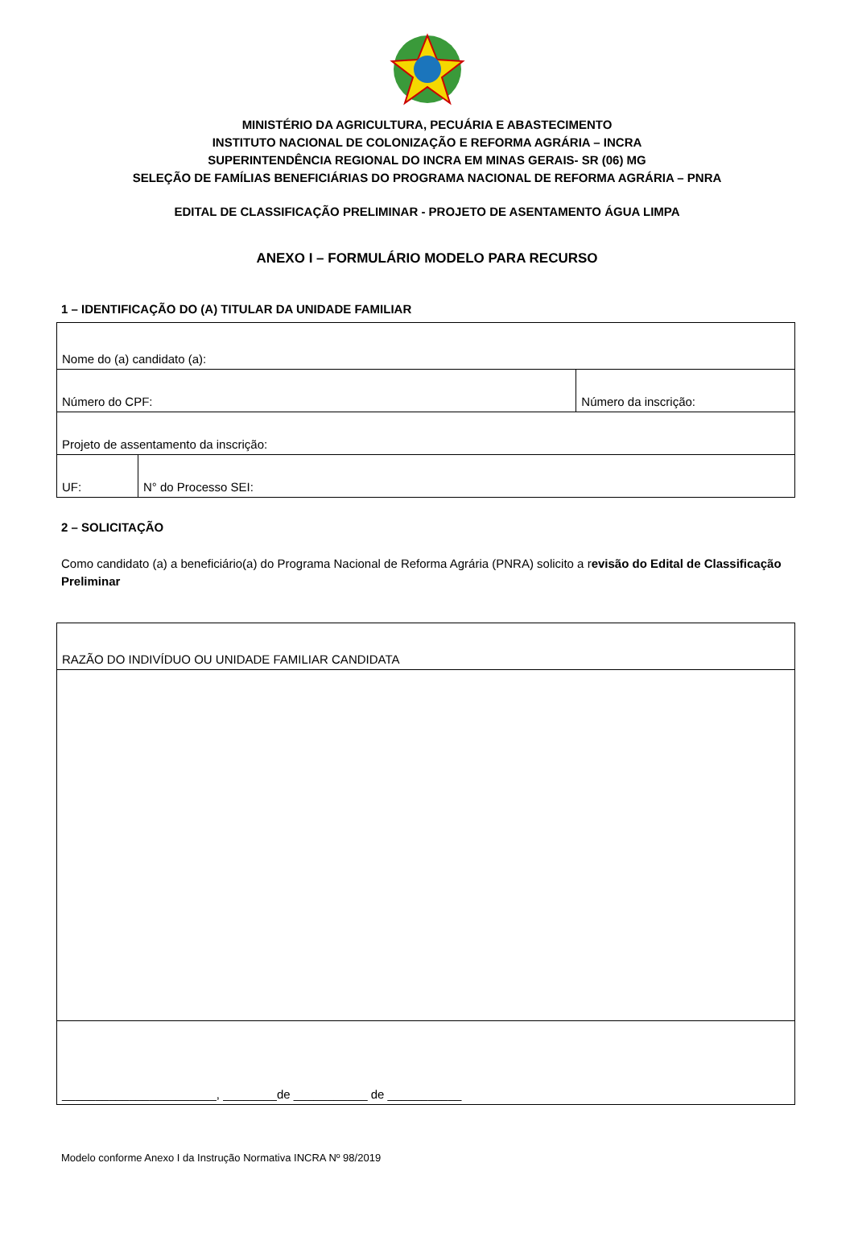MINISTÉRIO DA AGRICULTURA, PECUÁRIA E ABASTECIMENTO
INSTITUTO NACIONAL DE COLONIZAÇÃO E REFORMA AGRÁRIA – INCRA
SUPERINTENDÊNCIA REGIONAL DO INCRA EM MINAS GERAIS- SR (06) MG
SELEÇÃO DE FAMÍLIAS BENEFICIÁRIAS DO PROGRAMA NACIONAL DE REFORMA AGRÁRIA – PNRA
EDITAL DE CLASSIFICAÇÃO PRELIMINAR - PROJETO DE ASENTAMENTO ÁGUA LIMPA
ANEXO I – FORMULÁRIO MODELO PARA RECURSO
1 – IDENTIFICAÇÃO DO (A) TITULAR DA UNIDADE FAMILIAR
| Nome do (a) candidato (a): | | |
| Número do CPF: | | Número da inscrição: |
| Projeto de assentamento da inscrição: | | |
| UF: | N° do Processo SEI: | |
2 – SOLICITAÇÃO
Como candidato (a) a beneficiário(a) do Programa Nacional de Reforma Agrária (PNRA) solicito a revisão do Edital de Classificação Preliminar
| RAZÃO DO INDIVÍDUO OU UNIDADE FAMILIAR CANDIDATA |
| _______________________, ________de ___________ de ___________ |
Modelo conforme Anexo I da Instrução Normativa INCRA Nº 98/2019